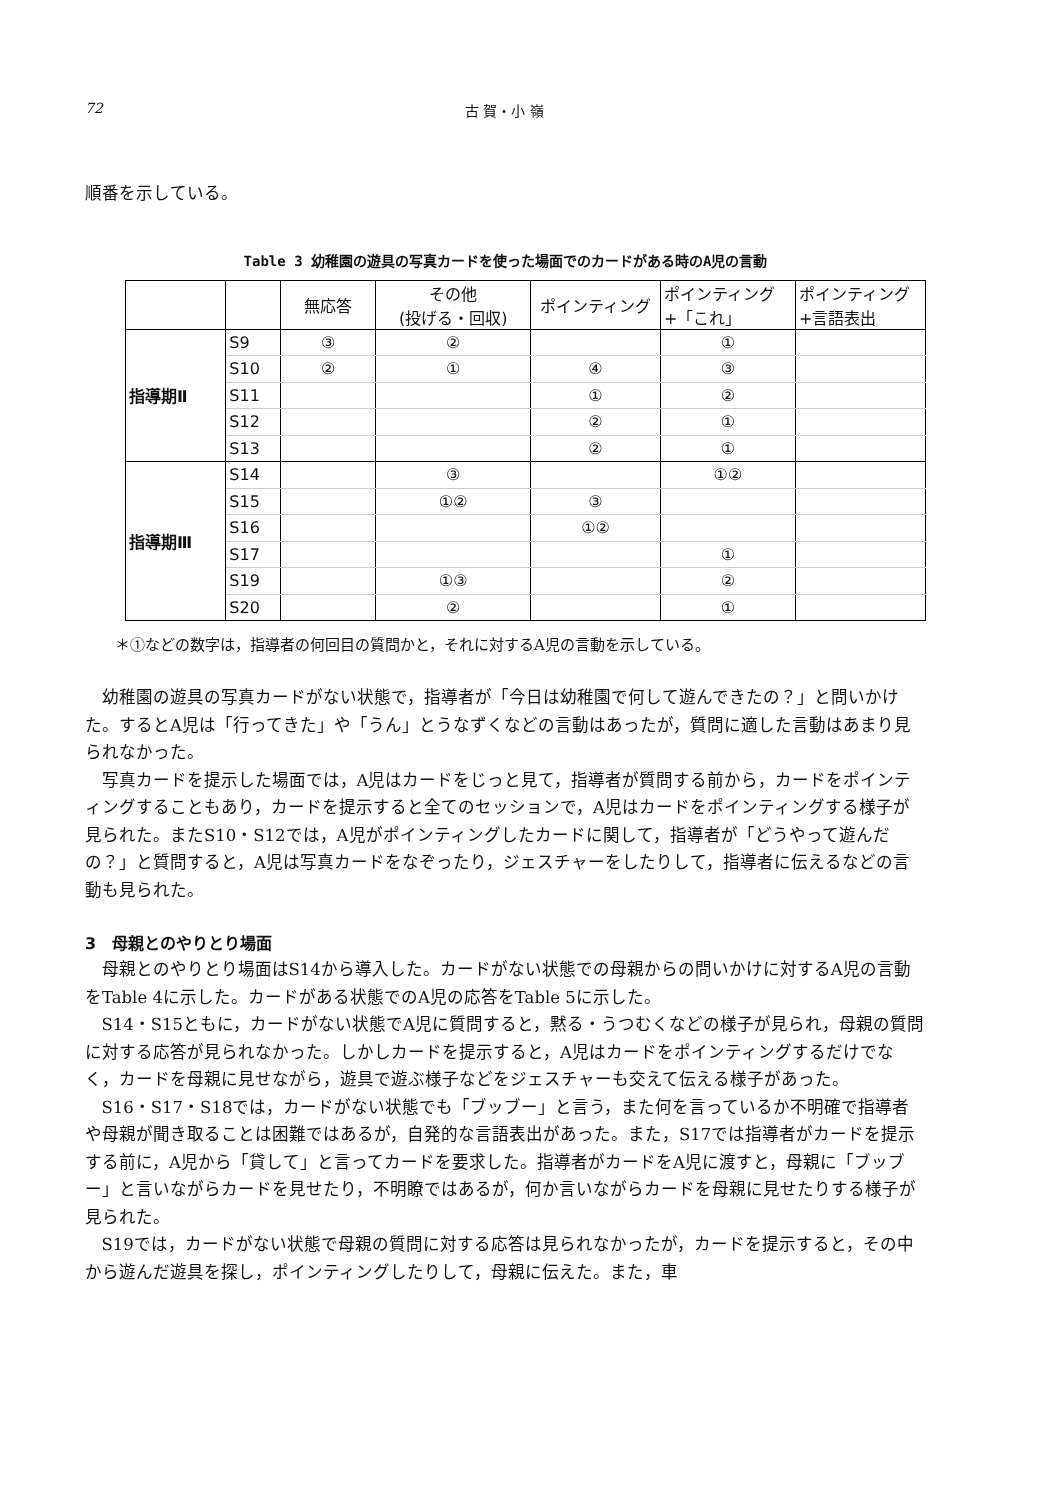72 古 賀・小 嶺
順番を示している。
Table 3 幼稚園の遊具の写真カードを使った場面でのカードがある時のA児の言動
| | | 無応答 | その他 (投げる・回収) | ポインティング | ポインティング +「これ」 | ポインティング +言語表出 |
| --- | --- | --- | --- | --- | --- | --- |
| 指導期Ⅱ | S9 | ③ | ② | | ① | |
| | S10 | ② | ① | ④ | ③ | |
| | S11 | | | ① | ② | |
| | S12 | | | ② | ① | |
| | S13 | | | ② | ① | |
| 指導期Ⅲ | S14 | | ③ | | ①② | |
| | S15 | | ①② | ③ | | |
| | S16 | | | ①② | | |
| | S17 | | | | ① | |
| | S19 | | ①③ | | ② | |
| | S20 | | ② | | ① | |
＊①などの数字は，指導者の何回目の質問かと，それに対するA児の言動を示している。
幼稚園の遊具の写真カードがない状態で，指導者が「今日は幼稚園で何して遊んできたの？」と問いかけた。するとA児は「行ってきた」や「うん」とうなずくなどの言動はあったが，質問に適した言動はあまり見られなかった。
写真カードを提示した場面では，A児はカードをじっと見て，指導者が質問する前から，カードをポインティングすることもあり，カードを提示すると全てのセッションで，A児はカードをポインティングする様子が見られた。またS10・S12では，A児がポインティングしたカードに関して，指導者が「どうやって遊んだの？」と質問すると，A児は写真カードをなぞったり，ジェスチャーをしたりして，指導者に伝えるなどの言動も見られた。
3　母親とのやりとり場面
母親とのやりとり場面はS14から導入した。カードがない状態での母親からの問いかけに対するA児の言動をTable 4に示した。カードがある状態でのA児の応答をTable 5に示した。
S14・S15ともに，カードがない状態でA児に質問すると，黙る・うつむくなどの様子が見られ，母親の質問に対する応答が見られなかった。しかしカードを提示すると，A児はカードをポインティングするだけでなく，カードを母親に見せながら，遊具で遊ぶ様子などをジェスチャーも交えて伝える様子があった。
S16・S17・S18では，カードがない状態でも「ブッブー」と言う，また何を言っているか不明確で指導者や母親が聞き取ることは困難ではあるが，自発的な言語表出があった。また，S17では指導者がカードを提示する前に，A児から「貸して」と言ってカードを要求した。指導者がカードをA児に渡すと，母親に「ブッブー」と言いながらカードを見せたり，不明瞭ではあるが，何か言いながらカードを母親に見せたりする様子が見られた。
S19では，カードがない状態で母親の質問に対する応答は見られなかったが，カードを提示すると，その中から遊んだ遊具を探し，ポインティングしたりして，母親に伝えた。また，車